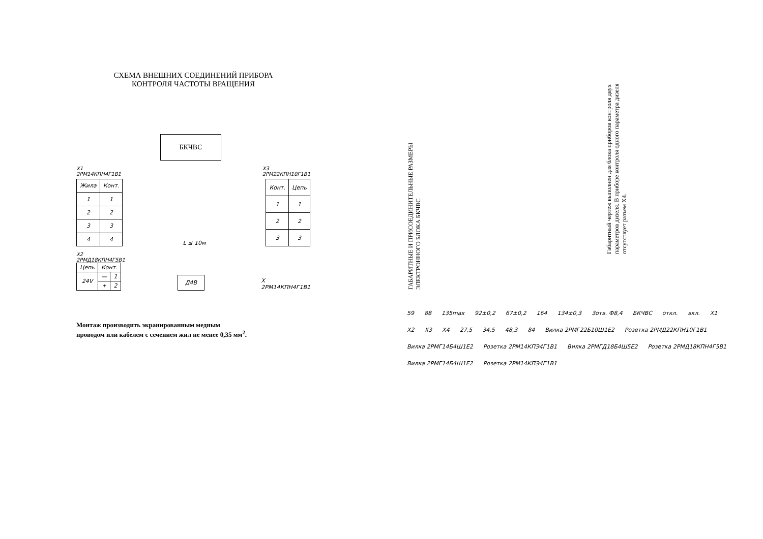СХЕМА ВНЕШНИХ СОЕДИНЕНИЙ ПРИБОРА
КОНТРОЛЯ ЧАСТОТЫ ВРАЩЕНИЯ
БКЧВС
X1
2PM14КПН4Г1В1 X3
2PM22КПН10Г1В1
| Жила | Конт. |
| --- | --- |
| 1 | 1 |
| 2 | 2 |
| 3 | 3 |
| 4 | 4 |
L ≤ 10м
| Конт. | Цепь |
| --- | --- |
| 1 | 1 |
| 2 | 2 |
| 3 | 3 |
X2
2PMД18КПН4Г5В1
| Цепь | Конт. | |
| --- | --- | --- |
| 24V | — | 1 |
| | + | 2 |
Д4В
X
2PM14КПН4Г1В1
Монтаж производить экранированным медным
проводом или кабелем с сечением жил не менее 0,35 мм<sup>2</sup>.
ГАБАРИТНЫЕ И ПРИСОЕДИНИТЕЛЬНЫЕ РАЗМЕРЫ
ЭЛЕКТРОННОГО БЛОКА БКЧВС
Габаритный чертеж выполнен для блока приборов контроля двух параметров дизеля. В приборе контроля одного параметра дизеля отсутствует разъем X4.
59 88 135max 92±0,2 67±0,2 164 134±0,3 3отв. Ф8,4 БКЧВС откл. вкл. X1 X2 X3 X4 27,5 34,5 48,3 84 Вилка 2РМГ22Б10Ш1Е2 Розетка 2РМД22КПН10Г1В1 Вилка 2РМГ14Б4Ш1Е2 Розетка 2РМ14КПЭ4Г1В1 Вилка 2РМГД18Б4Ш5Е2 Розетка 2РМД18КПН4Г5В1 Вилка 2РМГ14Б4Ш1Е2 Розетка 2РМ14КПЭ4Г1В1